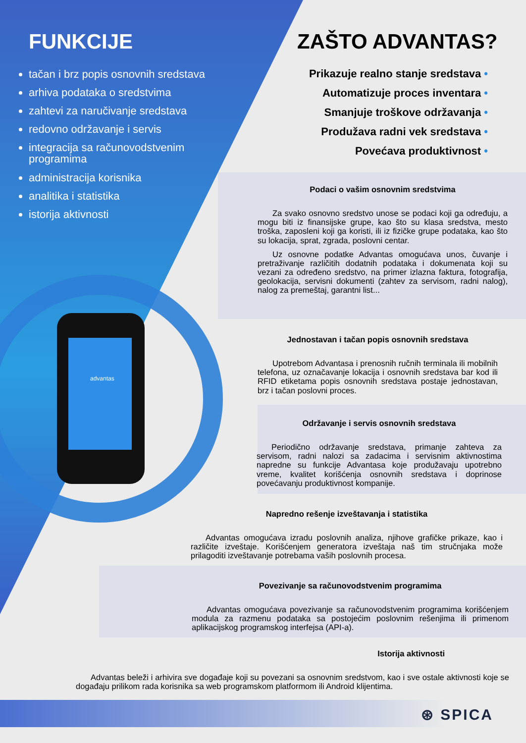advantas
FUNKCIJE
tačan i brz popis osnovnih sredstava
arhiva podataka o sredstvima
zahtevi za naručivanje sredstava
redovno održavanje i servis
integracija sa računovodstvenim programima
administracija korisnika
analitika i statistika
istorija aktivnosti
ZAŠTO ADVANTAS?
Prikazuje realno stanje sredstava •
Automatizuje proces inventara •
Smanjuje troškove održavanja •
Produžava radni vek sredstava •
Povećava produktivnost •
Podaci o vašim osnovnim sredstvima
Za svako osnovno sredstvo unose se podaci koji ga određuju, a mogu biti iz finansijske grupe, kao što su klasa sredstva, mesto troška, zaposleni koji ga koristi, ili iz fizičke grupe podataka, kao što su lokacija, sprat, zgrada, poslovni centar.
Uz osnovne podatke Advantas omogućava unos, čuvanje i pretraživanje različitih dodatnih podataka i dokumenata koji su vezani za određeno sredstvo, na primer izlazna faktura, fotografija, geolokacija, servisni dokumenti (zahtev za servisom, radni nalog), nalog za premeštaj, garantni list...
Jednostavan i tačan popis osnovnih sredstava
Upotrebom Advantasa i prenosnih ručnih terminala ili mobilnih telefona, uz označavanje lokacija i osnovnih sredstava bar kod ili RFID etiketama popis osnovnih sredstava postaje jednostavan, brz i tačan poslovni proces.
Održavanje i servis osnovnih sredstava
Periodično održavanje sredstava, primanje zahteva za servisom, radni nalozi sa zadacima i servisnim aktivnostima napredne su funkcije Advantasa koje produžavaju upotrebno vreme, kvalitet korišćenja osnovnih sredstava i doprinose povećavanju produktivnost kompanije.
Napredno rešenje izveštavanja i statistika
Advantas omogućava izradu poslovnih analiza, njihove grafičke prikaze, kao i različite izveštaje. Korišćenjem generatora izveštaja naš tim stručnjaka može prilagoditi izveštavanje potrebama vaših poslovnih procesa.
Povezivanje sa računovodstvenim programima
Advantas omogućava povezivanje sa računovodstvenim programima korišćenjem modula za razmenu podataka sa postojećim poslovnim rešenjima ili primenom aplikacijskog programskog interfejsa (API-a).
Istorija aktivnosti
Advantas beleži i arhivira sve događaje koji su povezani sa osnovnim sredstvom, kao i sve ostale aktivnosti koje se događaju prilikom rada korisnika sa web programskom platformom ili Android klijentima.
⊛ SPICA